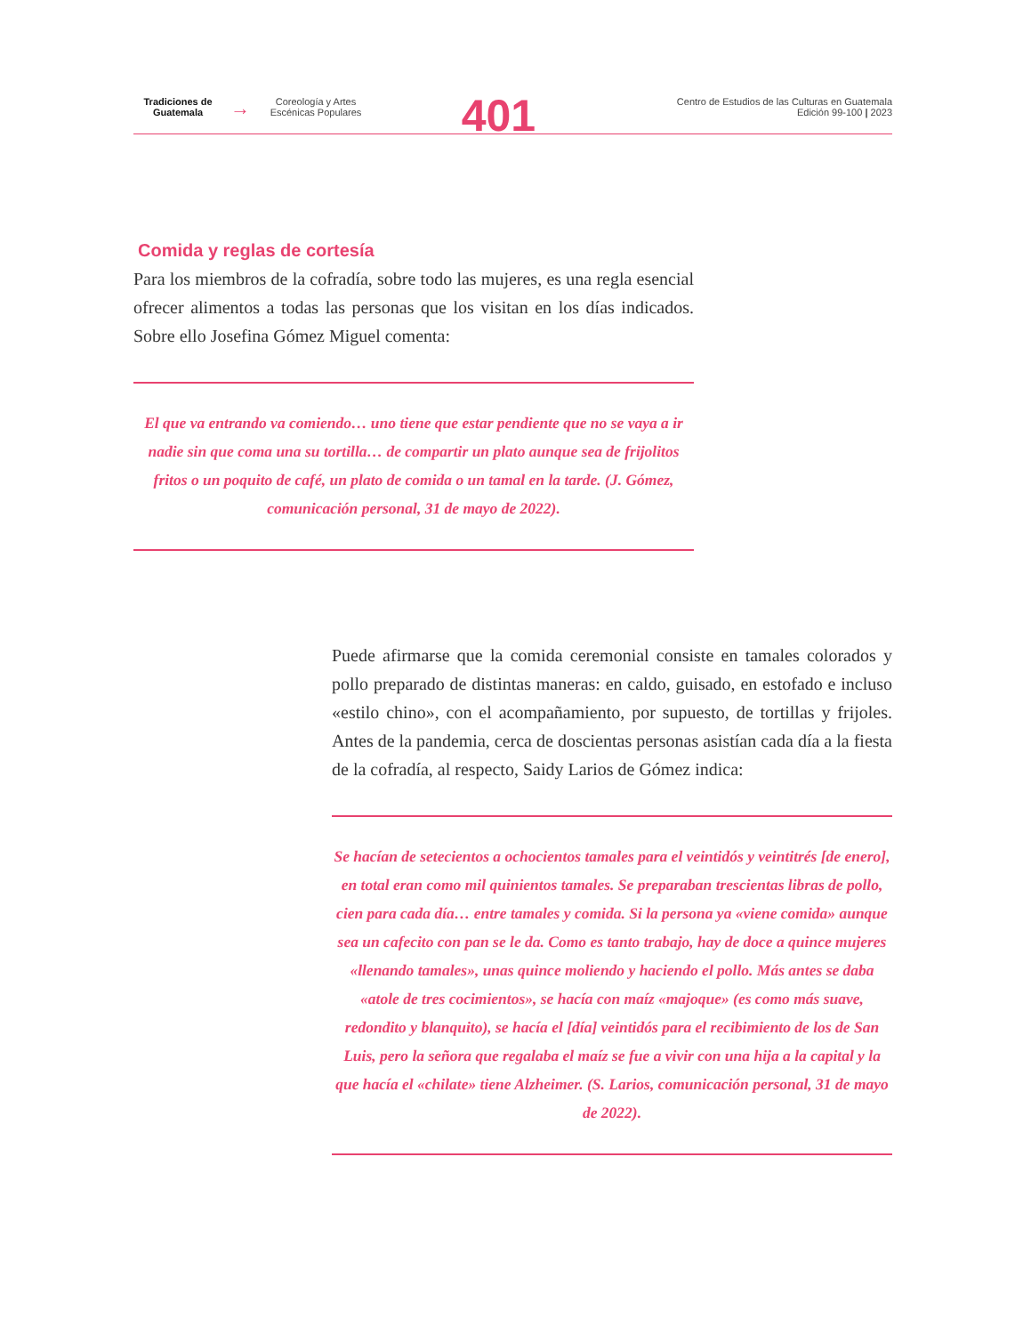Tradiciones de Guatemala
→
Coreología y Artes Escénicas Populares
401
Centro de Estudios de las Culturas en Guatemala
Edición 99-100 | 2023
Comida y reglas de cortesía
Para los miembros de la cofradía, sobre todo las mujeres, es una regla esencial ofrecer alimentos a todas las personas que los visitan en los días indicados. Sobre ello Josefina Gómez Miguel comenta:
El que va entrando va comiendo… uno tiene que estar pendiente que no se vaya a ir nadie sin que coma una su tortilla… de compartir un plato aunque sea de frijolitos fritos o un poquito de café, un plato de comida o un tamal en la tarde. (J. Gómez, comunicación personal, 31 de mayo de 2022).
Puede afirmarse que la comida ceremonial consiste en tamales colorados y pollo preparado de distintas maneras: en caldo, guisado, en estofado e incluso «estilo chino», con el acompañamiento, por supuesto, de tortillas y frijoles. Antes de la pandemia, cerca de doscientas personas asistían cada día a la fiesta de la cofradía, al respecto, Saidy Larios de Gómez indica:
Se hacían de setecientos a ochocientos tamales para el veintidós y veintitrés [de enero], en total eran como mil quinientos tamales. Se preparaban trescientas libras de pollo, cien para cada día… entre tamales y comida. Si la persona ya «viene comida» aunque sea un cafecito con pan se le da. Como es tanto trabajo, hay de doce a quince mujeres «llenando tamales», unas quince moliendo y haciendo el pollo. Más antes se daba «atole de tres cocimientos», se hacía con maíz «majoque» (es como más suave, redondito y blanquito), se hacía el [día] veintidós para el recibimiento de los de San Luis, pero la señora que regalaba el maíz se fue a vivir con una hija a la capital y la que hacía el «chilate» tiene Alzheimer. (S. Larios, comunicación personal, 31 de mayo de 2022).